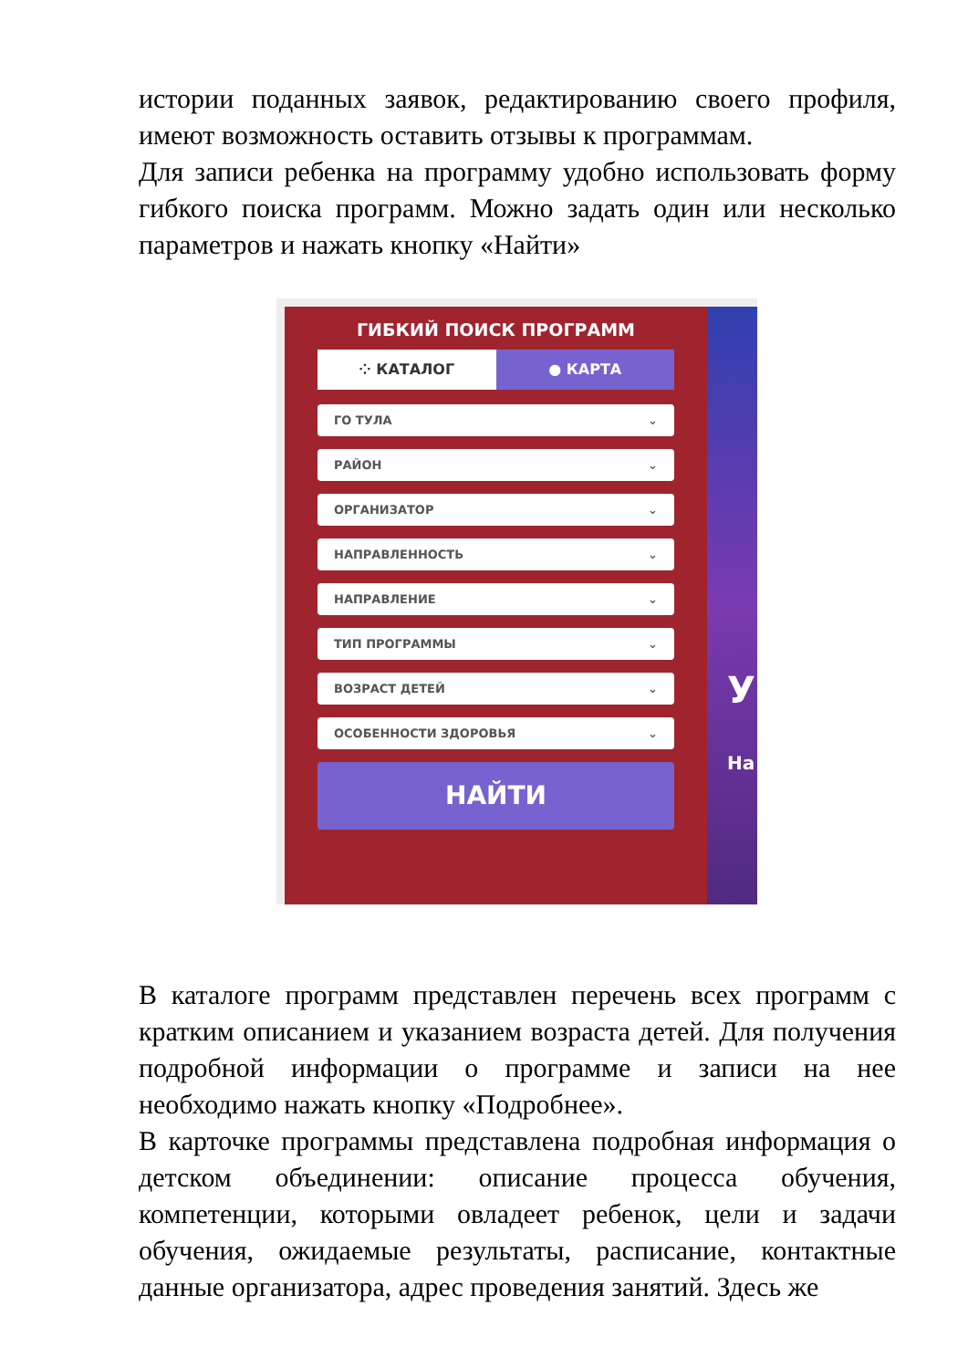истории поданных заявок, редактированию своего профиля, имеют возможность оставить отзывы к программам.
Для записи ребенка на программу удобно использовать форму гибкого поиска программ. Можно задать один или несколько параметров и нажать кнопку «Найти»
ГИБКИЙ ПОИСК ПРОГРАММ
⁘ КАТАЛОГ ● КАРТА
ГО ТУЛА ⌄
РАЙОН ⌄
ОРГАНИЗАТОР ⌄
НАПРАВЛЕННОСТЬ ⌄
НАПРАВЛЕНИЕ ⌄
ТИП ПРОГРАММЫ ⌄
ВОЗРАСТ ДЕТЕЙ ⌄
ОСОБЕННОСТИ ЗДОРОВЬЯ ⌄
НАЙТИ
У
На
В каталоге программ представлен перечень всех программ с кратким описанием и указанием возраста детей. Для получения подробной информации о программе и записи на нее необходимо нажать кнопку «Подробнее».
В карточке программы представлена подробная информация о детском объединении: описание процесса обучения, компетенции, которыми овладеет ребенок, цели и задачи обучения, ожидаемые результаты, расписание, контактные данные организатора, адрес проведения занятий. Здесь же